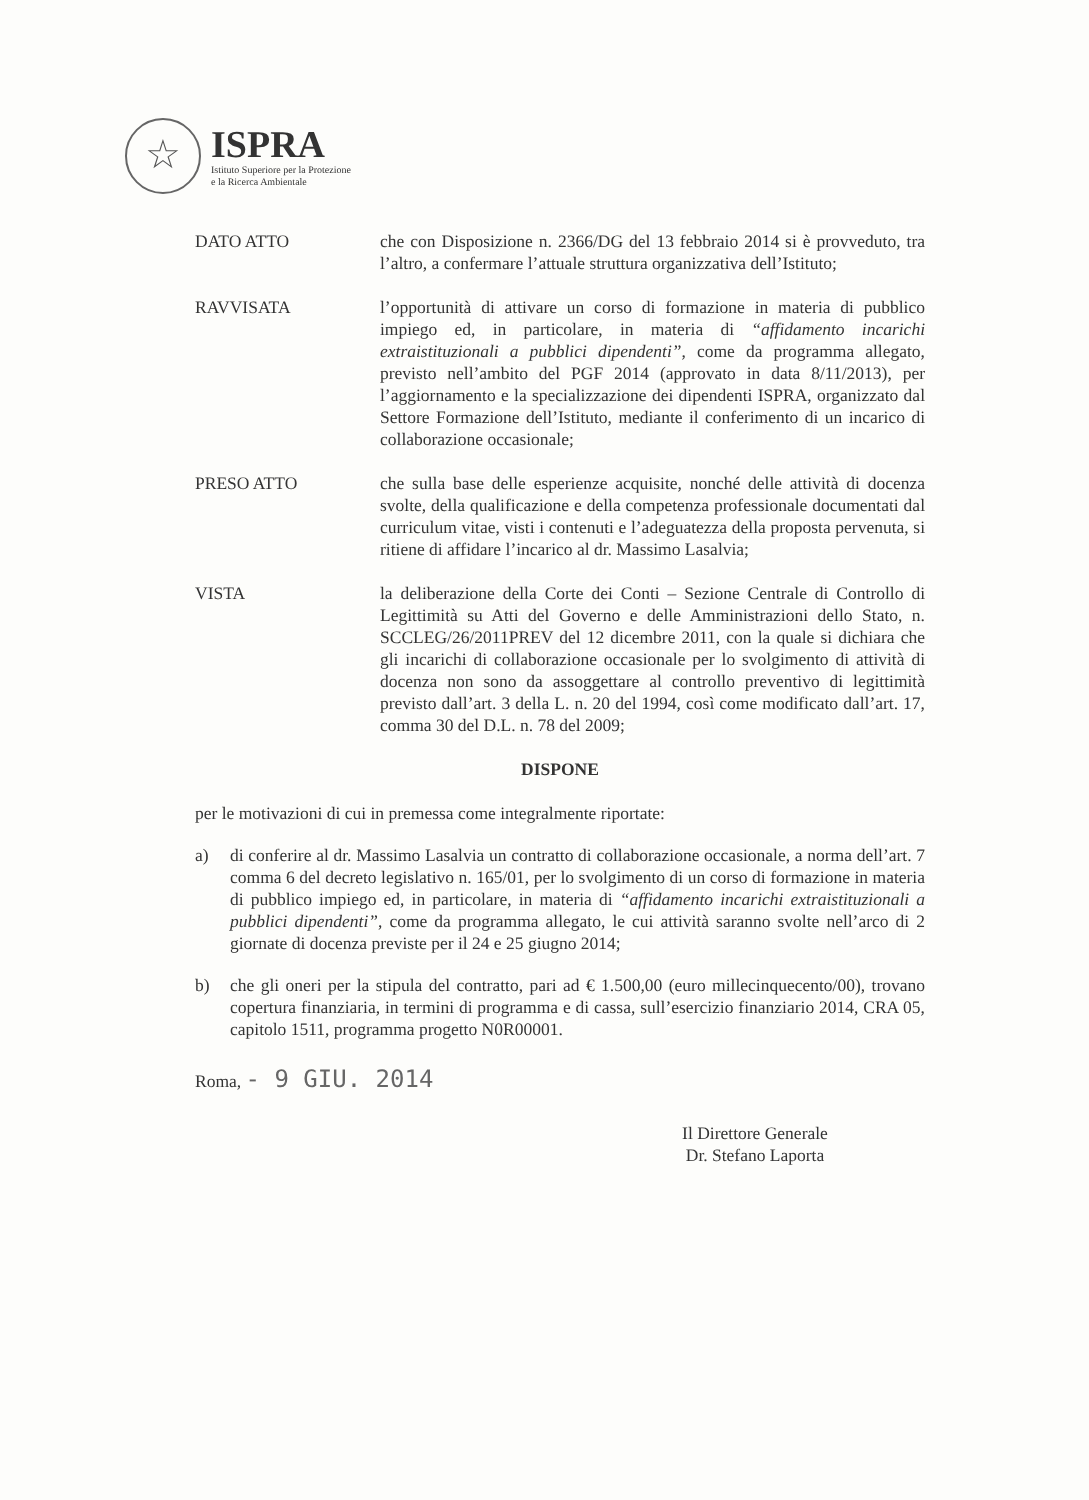☆
ISPRA
Istituto Superiore per la Protezione
e la Ricerca Ambientale
DATO ATTO che con Disposizione n. 2366/DG del 13 febbraio 2014 si è provveduto, tra l’altro, a confermare l’attuale struttura organizzativa dell’Istituto;
RAVVISATA l’opportunità di attivare un corso di formazione in materia di pubblico impiego ed, in particolare, in materia di “affidamento incarichi extraistituzionali a pubblici dipendenti”, come da programma allegato, previsto nell’ambito del PGF 2014 (approvato in data 8/11/2013), per l’aggiornamento e la specializzazione dei dipendenti ISPRA, organizzato dal Settore Formazione dell’Istituto, mediante il conferimento di un incarico di collaborazione occasionale;
PRESO ATTO che sulla base delle esperienze acquisite, nonché delle attività di docenza svolte, della qualificazione e della competenza professionale documentati dal curriculum vitae, visti i contenuti e l’adeguatezza della proposta pervenuta, si ritiene di affidare l’incarico al dr. Massimo Lasalvia;
VISTA la deliberazione della Corte dei Conti – Sezione Centrale di Controllo di Legittimità su Atti del Governo e delle Amministrazioni dello Stato, n. SCCLEG/26/2011PREV del 12 dicembre 2011, con la quale si dichiara che gli incarichi di collaborazione occasionale per lo svolgimento di attività di docenza non sono da assoggettare al controllo preventivo di legittimità previsto dall’art. 3 della L. n. 20 del 1994, così come modificato dall’art. 17, comma 30 del D.L. n. 78 del 2009;
DISPONE
per le motivazioni di cui in premessa come integralmente riportate:
a) di conferire al dr. Massimo Lasalvia un contratto di collaborazione occasionale, a norma dell’art. 7 comma 6 del decreto legislativo n. 165/01, per lo svolgimento di un corso di formazione in materia di pubblico impiego ed, in particolare, in materia di “affidamento incarichi extraistituzionali a pubblici dipendenti”, come da programma allegato, le cui attività saranno svolte nell’arco di 2 giornate di docenza previste per il 24 e 25 giugno 2014;
b) che gli oneri per la stipula del contratto, pari ad € 1.500,00 (euro millecinquecento/00), trovano copertura finanziaria, in termini di programma e di cassa, sull’esercizio finanziario 2014, CRA 05, capitolo 1511, programma progetto N0R00001.
Roma, - 9 GIU. 2014
Il Direttore Generale
Dr. Stefano Laporta